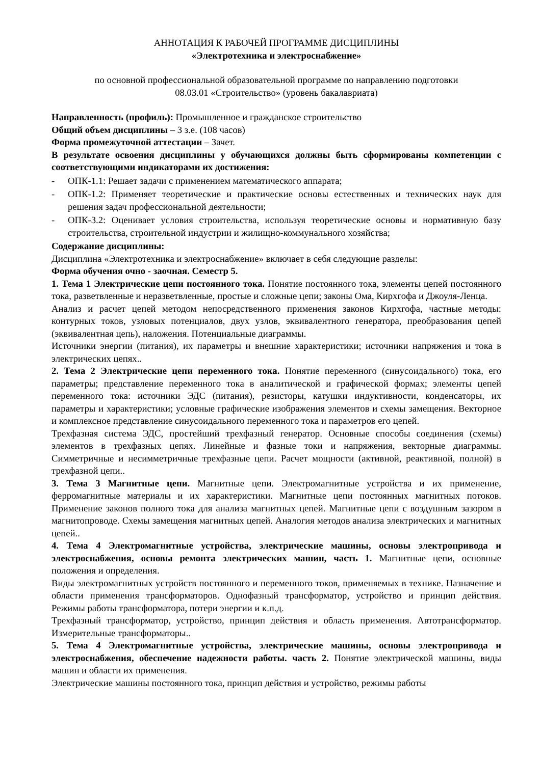АННОТАЦИЯ К РАБОЧЕЙ ПРОГРАММЕ ДИСЦИПЛИНЫ
«Электротехника и электроснабжение»
по основной профессиональной образовательной программе по направлению подготовки
08.03.01 «Строительство» (уровень бакалавриата)
Направленность (профиль): Промышленное и гражданское строительство
Общий объем дисциплины – 3 з.е. (108 часов)
Форма промежуточной аттестации – Зачет.
В результате освоения дисциплины у обучающихся должны быть сформированы компетенции с соответствующими индикаторами их достижения:
- ОПК-1.1: Решает задачи с применением математического аппарата;
- ОПК-1.2: Применяет теоретические и практические основы естественных и технических наук для решения задач профессиональной деятельности;
- ОПК-3.2: Оценивает условия строительства, используя теоретические основы и нормативную базу строительства, строительной индустрии и жилищно-коммунального хозяйства;
Содержание дисциплины:
Дисциплина «Электротехника и электроснабжение» включает в себя следующие разделы:
Форма обучения очно - заочная. Семестр 5.
1. Тема 1 Электрические цепи постоянного тока. Понятие постоянного тока, элементы цепей постоянного тока, разветвленные и неразветвленные, простые и сложные цепи; законы Ома, Кирхгофа и Джоуля-Ленца.
Анализ и расчет цепей методом непосредственного применения законов Кирхгофа, частные методы: контурных токов, узловых потенциалов, двух узлов, эквивалентного генератора, преобразования цепей (эквивалентная цепь), наложения. Потенциальные диаграммы.
Источники энергии (питания), их параметры и внешние характеристики; источники напряжения и тока в электрических цепях..
2. Тема 2 Электрические цепи переменного тока. Понятие переменного (синусоидального) тока, его параметры; представление переменного тока в аналитической и графической формах; элементы цепей переменного тока: источники ЭДС (питания), резисторы, катушки индуктивности, конденсаторы, их параметры и характеристики; условные графические изображения элементов и схемы замещения. Векторное и комплексное представление синусоидального переменного тока и параметров его цепей.
Трехфазная система ЭДС, простейший трехфазный генератор. Основные способы соединения (схемы) элементов в трехфазных цепях. Линейные и фазные токи и напряжения, векторные диаграммы. Симметричные и несимметричные трехфазные цепи. Расчет мощности (активной, реактивной, полной) в трехфазной цепи..
3. Тема 3 Магнитные цепи. Магнитные цепи. Электромагнитные устройства и их применение, ферромагнитные материалы и их характеристики. Магнитные цепи постоянных магнитных потоков. Применение законов полного тока для анализа магнитных цепей. Магнитные цепи с воздушным зазором в магнитопроводе. Схемы замещения магнитных цепей. Аналогия методов анализа электрических и магнитных цепей..
4. Тема 4 Электромагнитные устройства, электрические машины, основы электропривода и электроснабжения, основы ремонта электрических машин, часть 1. Магнитные цепи, основные положения и определения.
Виды электромагнитных устройств постоянного и переменного токов, применяемых в технике. Назначение и области применения трансформаторов. Однофазный трансформатор, устройство и принцип действия. Режимы работы трансформатора, потери энергии и к.п.д.
Трехфазный трансформатор, устройство, принцип действия и область применения. Автотрансформатор. Измерительные трансформаторы..
5. Тема 4 Электромагнитные устройства, электрические машины, основы электропривода и электроснабжения, обеспечение надежности работы. часть 2. Понятие электрической машины, виды машин и области их применения.
Электрические машины постоянного тока, принцип действия и устройство, режимы работы